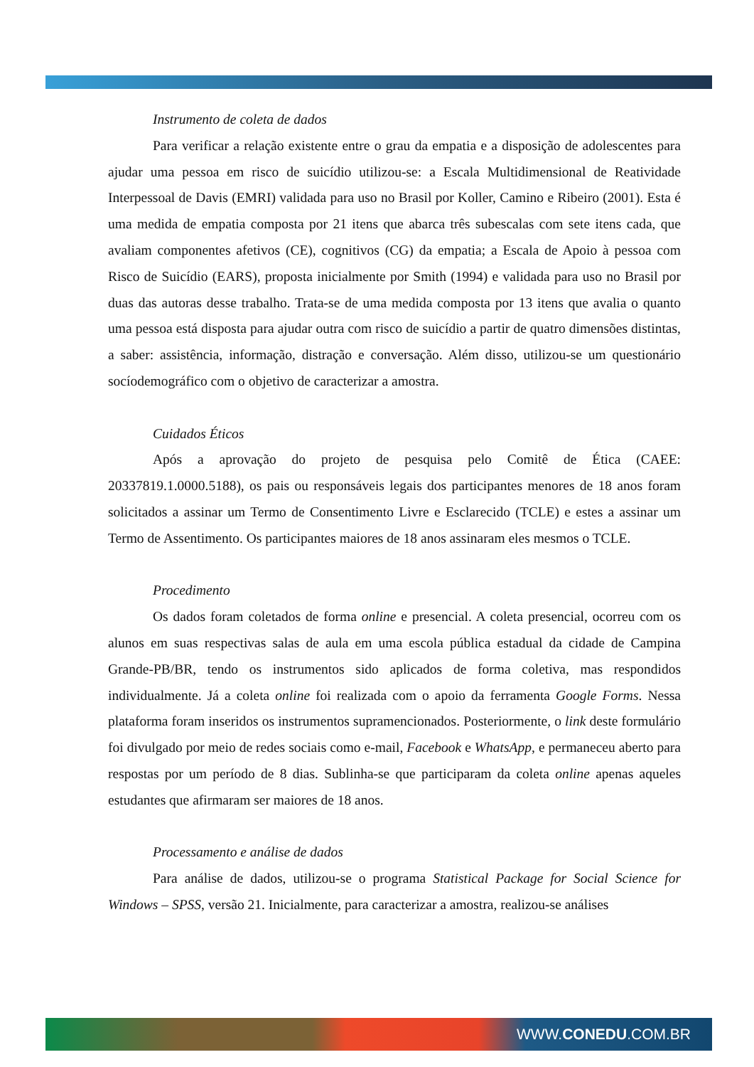Instrumento de coleta de dados
Para verificar a relação existente entre o grau da empatia e a disposição de adolescentes para ajudar uma pessoa em risco de suicídio utilizou-se: a Escala Multidimensional de Reatividade Interpessoal de Davis (EMRI) validada para uso no Brasil por Koller, Camino e Ribeiro (2001). Esta é uma medida de empatia composta por 21 itens que abarca três subescalas com sete itens cada, que avaliam componentes afetivos (CE), cognitivos (CG) da empatia; a Escala de Apoio à pessoa com Risco de Suicídio (EARS), proposta inicialmente por Smith (1994) e validada para uso no Brasil por duas das autoras desse trabalho. Trata-se de uma medida composta por 13 itens que avalia o quanto uma pessoa está disposta para ajudar outra com risco de suicídio a partir de quatro dimensões distintas, a saber: assistência, informação, distração e conversação. Além disso, utilizou-se um questionário socíodemográfico com o objetivo de caracterizar a amostra.
Cuidados Éticos
Após a aprovação do projeto de pesquisa pelo Comitê de Ética (CAEE: 20337819.1.0000.5188), os pais ou responsáveis legais dos participantes menores de 18 anos foram solicitados a assinar um Termo de Consentimento Livre e Esclarecido (TCLE) e estes a assinar um Termo de Assentimento. Os participantes maiores de 18 anos assinaram eles mesmos o TCLE.
Procedimento
Os dados foram coletados de forma online e presencial. A coleta presencial, ocorreu com os alunos em suas respectivas salas de aula em uma escola pública estadual da cidade de Campina Grande-PB/BR, tendo os instrumentos sido aplicados de forma coletiva, mas respondidos individualmente. Já a coleta online foi realizada com o apoio da ferramenta Google Forms. Nessa plataforma foram inseridos os instrumentos supramencionados. Posteriormente, o link deste formulário foi divulgado por meio de redes sociais como e-mail, Facebook e WhatsApp, e permaneceu aberto para respostas por um período de 8 dias. Sublinha-se que participaram da coleta online apenas aqueles estudantes que afirmaram ser maiores de 18 anos.
Processamento e análise de dados
Para análise de dados, utilizou-se o programa Statistical Package for Social Science for Windows – SPSS, versão 21. Inicialmente, para caracterizar a amostra, realizou-se análises
WWW.CONEDU.COM.BR